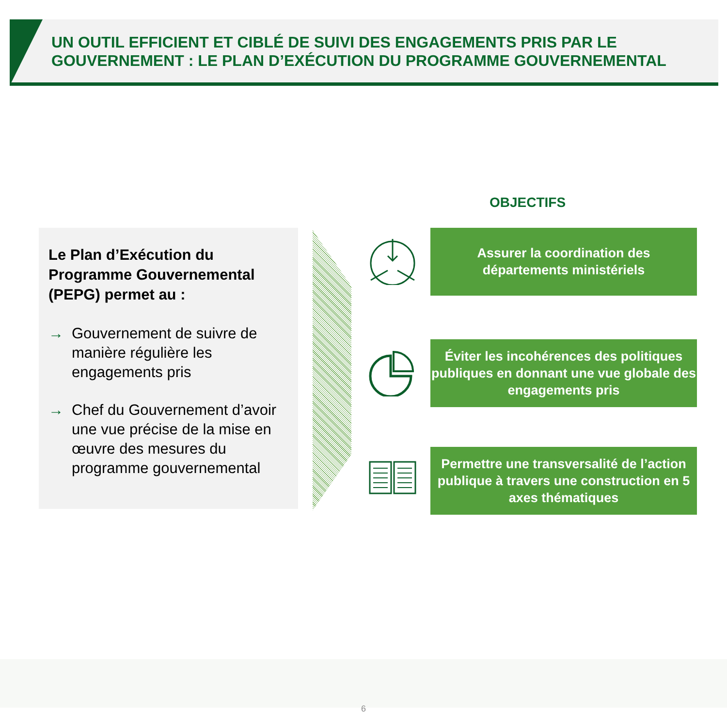UN OUTIL EFFICIENT ET CIBLÉ DE SUIVI DES ENGAGEMENTS PRIS PAR LE GOUVERNEMENT : LE PLAN D’EXÉCUTION DU PROGRAMME GOUVERNEMENTAL
OBJECTIFS
Le Plan d’Exécution du Programme Gouvernemental (PEPG) permet au :
→ Gouvernement de suivre de manière régulière les engagements pris
→ Chef du Gouvernement d’avoir une vue précise de la mise en œuvre des mesures du programme gouvernemental
Assurer la coordination des
départements ministériels
Éviter les incohérences des politiques publiques en donnant une vue globale des engagements pris
Permettre une transversalité de l’action publique à travers une construction en 5 axes thématiques
6